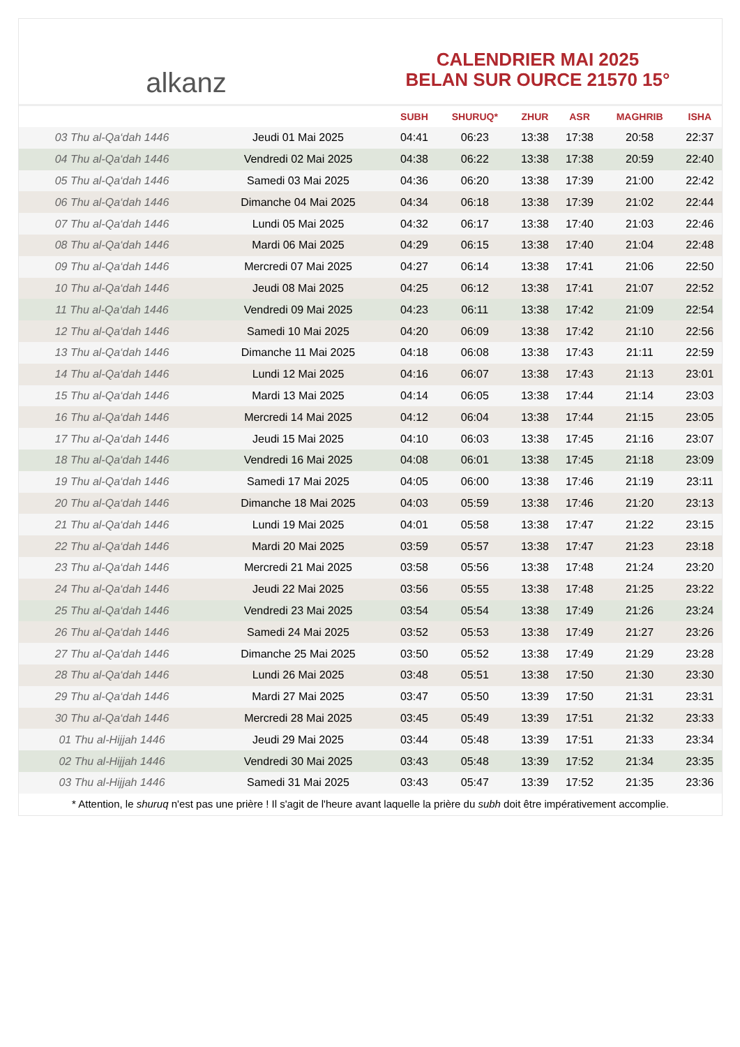alkanz
CALENDRIER MAI 2025
BELAN SUR OURCE 21570 15°
| | | SUBH | SHURUQ* | ZHUR | ASR | MAGHRIB | ISHA |
| --- | --- | --- | --- | --- | --- | --- | --- |
| 03 Thu al-Qa‘dah 1446 | Jeudi 01 Mai 2025 | 04:41 | 06:23 | 13:38 | 17:38 | 20:58 | 22:37 |
| 04 Thu al-Qa‘dah 1446 | Vendredi 02 Mai 2025 | 04:38 | 06:22 | 13:38 | 17:38 | 20:59 | 22:40 |
| 05 Thu al-Qa‘dah 1446 | Samedi 03 Mai 2025 | 04:36 | 06:20 | 13:38 | 17:39 | 21:00 | 22:42 |
| 06 Thu al-Qa‘dah 1446 | Dimanche 04 Mai 2025 | 04:34 | 06:18 | 13:38 | 17:39 | 21:02 | 22:44 |
| 07 Thu al-Qa‘dah 1446 | Lundi 05 Mai 2025 | 04:32 | 06:17 | 13:38 | 17:40 | 21:03 | 22:46 |
| 08 Thu al-Qa‘dah 1446 | Mardi 06 Mai 2025 | 04:29 | 06:15 | 13:38 | 17:40 | 21:04 | 22:48 |
| 09 Thu al-Qa‘dah 1446 | Mercredi 07 Mai 2025 | 04:27 | 06:14 | 13:38 | 17:41 | 21:06 | 22:50 |
| 10 Thu al-Qa‘dah 1446 | Jeudi 08 Mai 2025 | 04:25 | 06:12 | 13:38 | 17:41 | 21:07 | 22:52 |
| 11 Thu al-Qa‘dah 1446 | Vendredi 09 Mai 2025 | 04:23 | 06:11 | 13:38 | 17:42 | 21:09 | 22:54 |
| 12 Thu al-Qa‘dah 1446 | Samedi 10 Mai 2025 | 04:20 | 06:09 | 13:38 | 17:42 | 21:10 | 22:56 |
| 13 Thu al-Qa‘dah 1446 | Dimanche 11 Mai 2025 | 04:18 | 06:08 | 13:38 | 17:43 | 21:11 | 22:59 |
| 14 Thu al-Qa‘dah 1446 | Lundi 12 Mai 2025 | 04:16 | 06:07 | 13:38 | 17:43 | 21:13 | 23:01 |
| 15 Thu al-Qa‘dah 1446 | Mardi 13 Mai 2025 | 04:14 | 06:05 | 13:38 | 17:44 | 21:14 | 23:03 |
| 16 Thu al-Qa‘dah 1446 | Mercredi 14 Mai 2025 | 04:12 | 06:04 | 13:38 | 17:44 | 21:15 | 23:05 |
| 17 Thu al-Qa‘dah 1446 | Jeudi 15 Mai 2025 | 04:10 | 06:03 | 13:38 | 17:45 | 21:16 | 23:07 |
| 18 Thu al-Qa‘dah 1446 | Vendredi 16 Mai 2025 | 04:08 | 06:01 | 13:38 | 17:45 | 21:18 | 23:09 |
| 19 Thu al-Qa‘dah 1446 | Samedi 17 Mai 2025 | 04:05 | 06:00 | 13:38 | 17:46 | 21:19 | 23:11 |
| 20 Thu al-Qa‘dah 1446 | Dimanche 18 Mai 2025 | 04:03 | 05:59 | 13:38 | 17:46 | 21:20 | 23:13 |
| 21 Thu al-Qa‘dah 1446 | Lundi 19 Mai 2025 | 04:01 | 05:58 | 13:38 | 17:47 | 21:22 | 23:15 |
| 22 Thu al-Qa‘dah 1446 | Mardi 20 Mai 2025 | 03:59 | 05:57 | 13:38 | 17:47 | 21:23 | 23:18 |
| 23 Thu al-Qa‘dah 1446 | Mercredi 21 Mai 2025 | 03:58 | 05:56 | 13:38 | 17:48 | 21:24 | 23:20 |
| 24 Thu al-Qa‘dah 1446 | Jeudi 22 Mai 2025 | 03:56 | 05:55 | 13:38 | 17:48 | 21:25 | 23:22 |
| 25 Thu al-Qa‘dah 1446 | Vendredi 23 Mai 2025 | 03:54 | 05:54 | 13:38 | 17:49 | 21:26 | 23:24 |
| 26 Thu al-Qa‘dah 1446 | Samedi 24 Mai 2025 | 03:52 | 05:53 | 13:38 | 17:49 | 21:27 | 23:26 |
| 27 Thu al-Qa‘dah 1446 | Dimanche 25 Mai 2025 | 03:50 | 05:52 | 13:38 | 17:49 | 21:29 | 23:28 |
| 28 Thu al-Qa‘dah 1446 | Lundi 26 Mai 2025 | 03:48 | 05:51 | 13:38 | 17:50 | 21:30 | 23:30 |
| 29 Thu al-Qa‘dah 1446 | Mardi 27 Mai 2025 | 03:47 | 05:50 | 13:39 | 17:50 | 21:31 | 23:31 |
| 30 Thu al-Qa‘dah 1446 | Mercredi 28 Mai 2025 | 03:45 | 05:49 | 13:39 | 17:51 | 21:32 | 23:33 |
| 01 Thu al-Hijjah 1446 | Jeudi 29 Mai 2025 | 03:44 | 05:48 | 13:39 | 17:51 | 21:33 | 23:34 |
| 02 Thu al-Hijjah 1446 | Vendredi 30 Mai 2025 | 03:43 | 05:48 | 13:39 | 17:52 | 21:34 | 23:35 |
| 03 Thu al-Hijjah 1446 | Samedi 31 Mai 2025 | 03:43 | 05:47 | 13:39 | 17:52 | 21:35 | 23:36 |
* Attention, le shuruq n'est pas une prière ! Il s'agit de l'heure avant laquelle la prière du subh doit être impérativement accomplie.